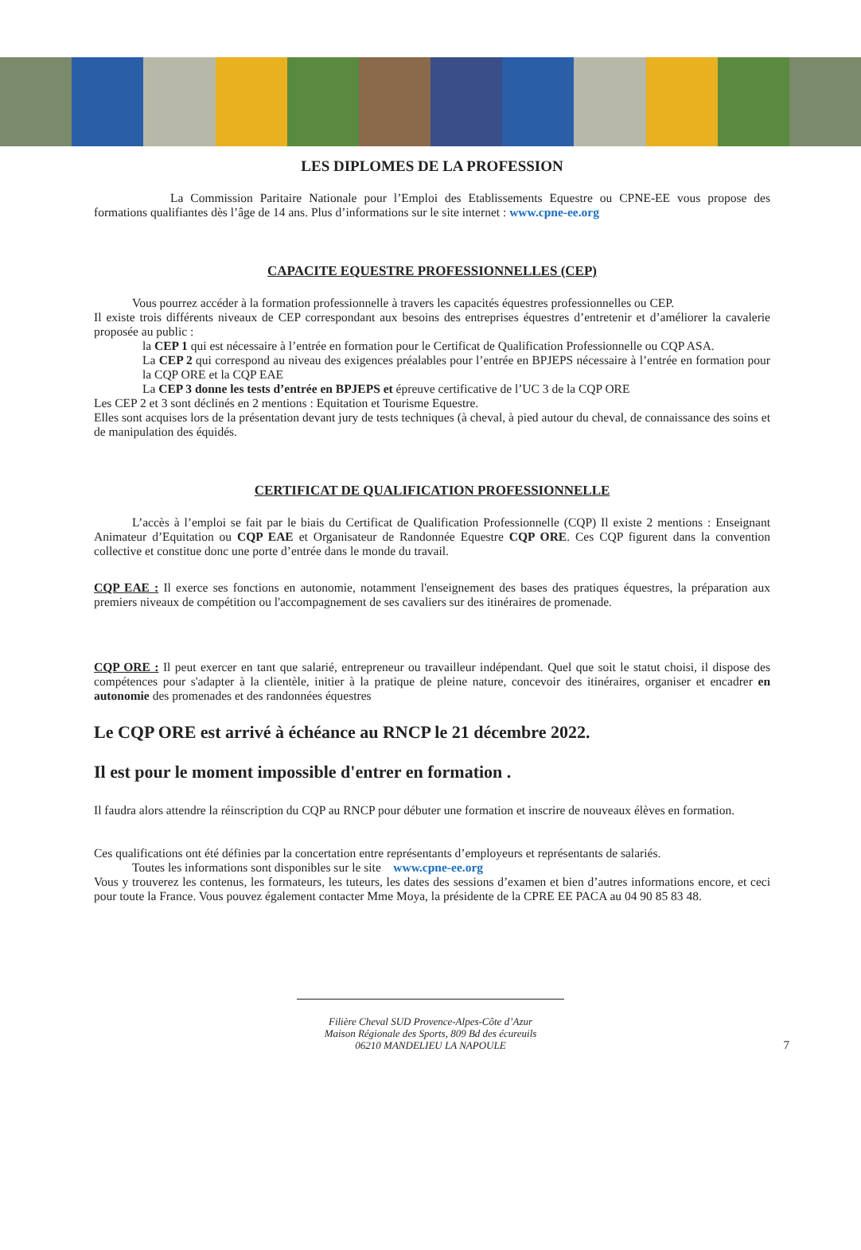LES DIPLOMES DE LA PROFESSION
La Commission Paritaire Nationale pour l’Emploi des Etablissements Equestre ou CPNE-EE vous propose des formations qualifiantes dès l’âge de 14 ans. Plus d’informations sur le site internet : www.cpne-ee.org
CAPACITE EQUESTRE PROFESSIONNELLES (CEP)
Vous pourrez accéder à la formation professionnelle à travers les capacités équestres professionnelles ou CEP.
Il existe trois différents niveaux de CEP correspondant aux besoins des entreprises équestres d’entretenir et d’améliorer la cavalerie proposée au public :
la CEP 1 qui est nécessaire à l’entrée en formation pour le Certificat de Qualification Professionnelle ou CQP ASA.
La CEP 2 qui correspond au niveau des exigences préalables pour l’entrée en BPJEPS nécessaire à l’entrée en formation pour la CQP ORE et la CQP EAE
La CEP 3 donne les tests d’entrée en BPJEPS et épreuve certificative de l’UC 3 de la CQP ORE
Les CEP 2 et 3 sont déclinés en 2 mentions : Equitation et Tourisme Equestre.
Elles sont acquises lors de la présentation devant jury de tests techniques (à cheval, à pied autour du cheval, de connaissance des soins et de manipulation des équidés.
CERTIFICAT DE QUALIFICATION PROFESSIONNELLE
L’accès à l’emploi se fait par le biais du Certificat de Qualification Professionnelle (CQP) Il existe 2 mentions : Enseignant Animateur d’Equitation ou CQP EAE et Organisateur de Randonnée Equestre CQP ORE. Ces CQP figurent dans la convention collective et constitue donc une porte d’entrée dans le monde du travail.
CQP EAE : Il exerce ses fonctions en autonomie, notamment l'enseignement des bases des pratiques équestres, la préparation aux premiers niveaux de compétition ou l'accompagnement de ses cavaliers sur des itinéraires de promenade.
CQP ORE : Il peut exercer en tant que salarié, entrepreneur ou travailleur indépendant. Quel que soit le statut choisi, il dispose des compétences pour s'adapter à la clientèle, initier à la pratique de pleine nature, concevoir des itinéraires, organiser et encadrer en autonomie des promenades et des randonnées équestres
Le CQP ORE est arrivé à échéance au RNCP le 21 décembre 2022.
Il est pour le moment impossible d'entrer en formation .
Il faudra alors attendre la réinscription du CQP au RNCP pour débuter une formation et inscrire de nouveaux élèves en formation.
Ces qualifications ont été définies par la concertation entre représentants d’employeurs et représentants de salariés.
Toutes les informations sont disponibles sur le site www.cpne-ee.org
Vous y trouverez les contenus, les formateurs, les tuteurs, les dates des sessions d’examen et bien d’autres informations encore, et ceci pour toute la France. Vous pouvez également contacter Mme Moya, la présidente de la CPRE EE PACA au 04 90 85 83 48.
Filière Cheval SUD Provence-Alpes-Côte d’Azur
Maison Régionale des Sports, 809 Bd des écureuils
06210 MANDELIEU LA NAPOULE
7